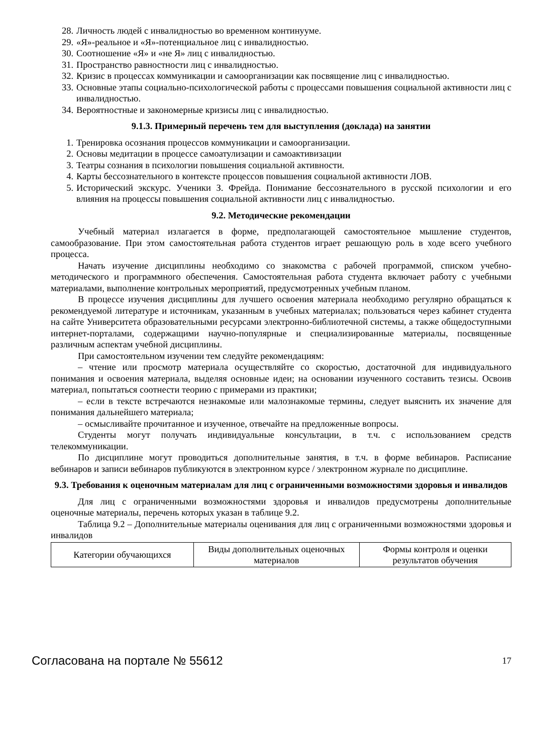28. Личность людей с инвалидностью во временном континууме.
29. «Я»-реальное и «Я»-потенциальное лиц с инвалидностью.
30. Соотношение «Я» и «не Я» лиц с инвалидностью.
31. Пространство равностности лиц с инвалидностью.
32. Кризис в процессах коммуникации и самоорганизации как посвящение лиц с инвалидностью.
33. Основные этапы социально-психологической работы с процессами повышения социальной активности лиц с инвалидностью.
34. Вероятностные и закономерные кризисы лиц с инвалидностью.
9.1.3. Примерный перечень тем для выступления (доклада) на занятии
1. Тренировка осознания процессов коммуникации и самоорганизации.
2. Основы медитации в процессе самоатулизации и самоактивизации
3. Театры сознания в психологии повышения социальной активности.
4. Карты бессознательного в контексте процессов повышения социальной активности ЛОВ.
5. Исторический экскурс. Ученики З. Фрейда. Понимание бессознательного в русской психологии и его влияния на процессы повышения социальной активности лиц с инвалидностью.
9.2. Методические рекомендации
Учебный материал излагается в форме, предполагающей самостоятельное мышление студентов, самообразование. При этом самостоятельная работа студентов играет решающую роль в ходе всего учебного процесса.
Начать изучение дисциплины необходимо со знакомства с рабочей программой, списком учебно-методического и программного обеспечения. Самостоятельная работа студента включает работу с учебными материалами, выполнение контрольных мероприятий, предусмотренных учебным планом.
В процессе изучения дисциплины для лучшего освоения материала необходимо регулярно обращаться к рекомендуемой литературе и источникам, указанным в учебных материалах; пользоваться через кабинет студента на сайте Университета образовательными ресурсами электронно-библиотечной системы, а также общедоступными интернет-порталами, содержащими научно-популярные и специализированные материалы, посвященные различным аспектам учебной дисциплины.
При самостоятельном изучении тем следуйте рекомендациям:
– чтение или просмотр материала осуществляйте со скоростью, достаточной для индивидуального понимания и освоения материала, выделяя основные идеи; на основании изученного составить тезисы. Освоив материал, попытаться соотнести теорию с примерами из практики;
– если в тексте встречаются незнакомые или малознакомые термины, следует выяснить их значение для понимания дальнейшего материала;
– осмысливайте прочитанное и изученное, отвечайте на предложенные вопросы.
Студенты могут получать индивидуальные консультации, в т.ч. с использованием средств телекоммуникации.
По дисциплине могут проводиться дополнительные занятия, в т.ч. в форме вебинаров. Расписание вебинаров и записи вебинаров публикуются в электронном курсе / электронном журнале по дисциплине.
9.3. Требования к оценочным материалам для лиц с ограниченными возможностями здоровья и инвалидов
Для лиц с ограниченными возможностями здоровья и инвалидов предусмотрены дополнительные оценочные материалы, перечень которых указан в таблице 9.2.
Таблица 9.2 – Дополнительные материалы оценивания для лиц с ограниченными возможностями здоровья и инвалидов
| Категории обучающихся | Виды дополнительных оценочных материалов | Формы контроля и оценки результатов обучения |
Согласована на портале № 55612 17